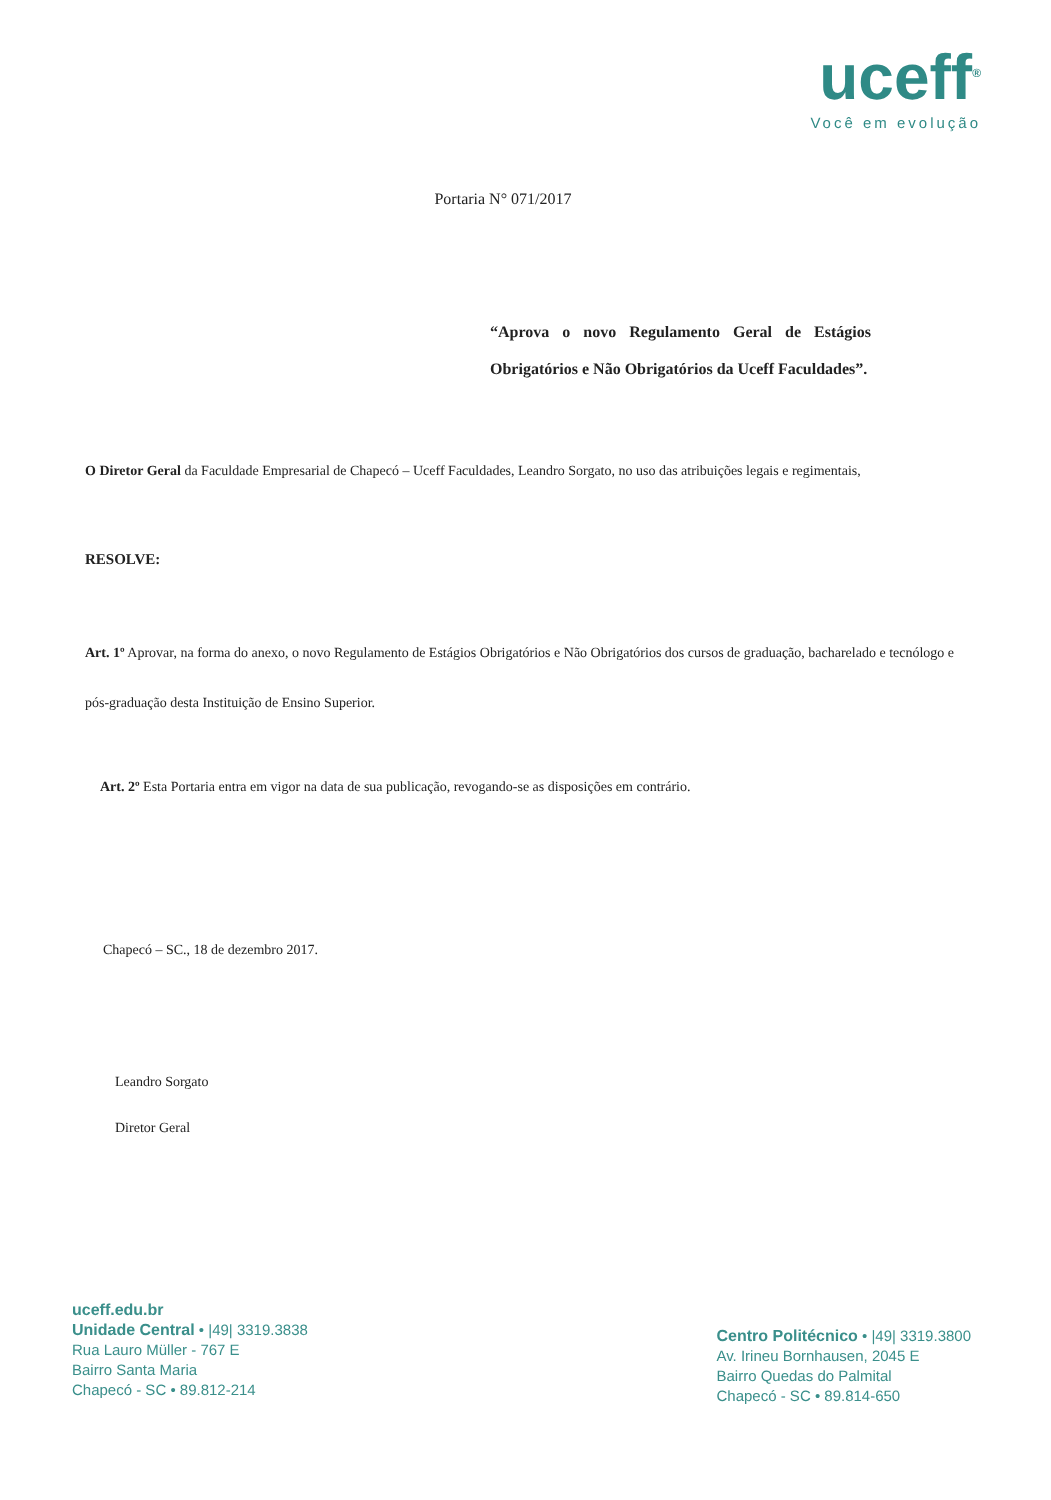uceff<sup>®</sup>
Você em evolução
Portaria N° 071/2017
“Aprova o novo Regulamento Geral de Estágios Obrigatórios e Não Obrigatórios da Uceff Faculdades”.
O Diretor Geral da Faculdade Empresarial de Chapecó – Uceff Faculdades, Leandro Sorgato, no uso das atribuições legais e regimentais,
RESOLVE:
Art. 1º Aprovar, na forma do anexo, o novo Regulamento de Estágios Obrigatórios e Não Obrigatórios dos cursos de graduação, bacharelado e tecnólogo e pós-graduação desta Instituição de Ensino Superior.
Art. 2º Esta Portaria entra em vigor na data de sua publicação, revogando-se as disposições em contrário.
Chapecó – SC., 18 de dezembro 2017.
Leandro Sorgato
Diretor Geral
uceff.edu.br
Unidade Central • |49| 3319.3838
Rua Lauro Müller - 767 E
Bairro Santa Maria
Chapecó - SC • 89.812-214
Centro Politécnico • |49| 3319.3800
Av. Irineu Bornhausen, 2045 E
Bairro Quedas do Palmital
Chapecó - SC • 89.814-650